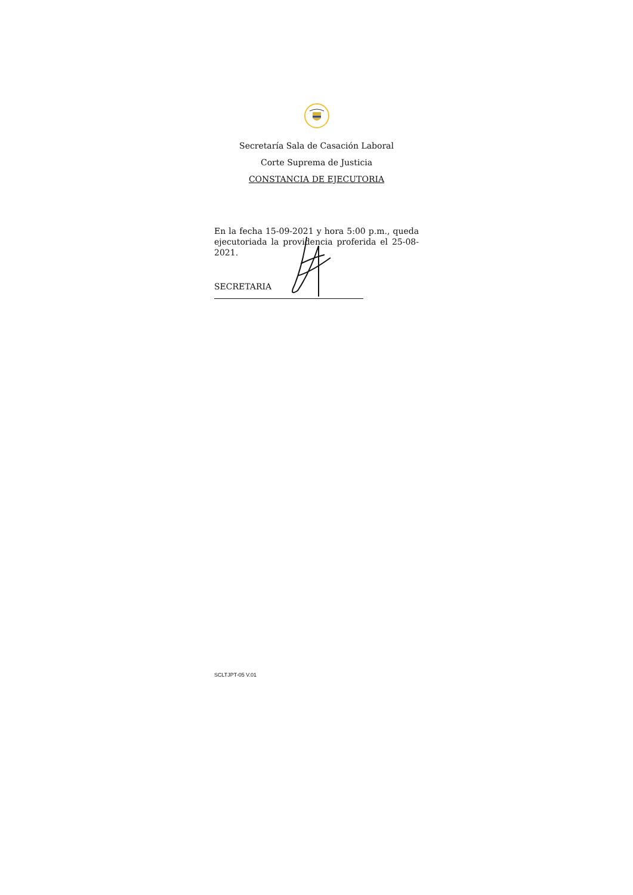Secretaría Sala de Casación Laboral
Corte Suprema de Justicia
CONSTANCIA DE EJECUTORIA
En la fecha 15-09-2021 y hora 5:00 p.m., queda ejecutoriada la providencia proferida el 25-08-2021.
SECRETARIA
SCLTJPT-05 V.01